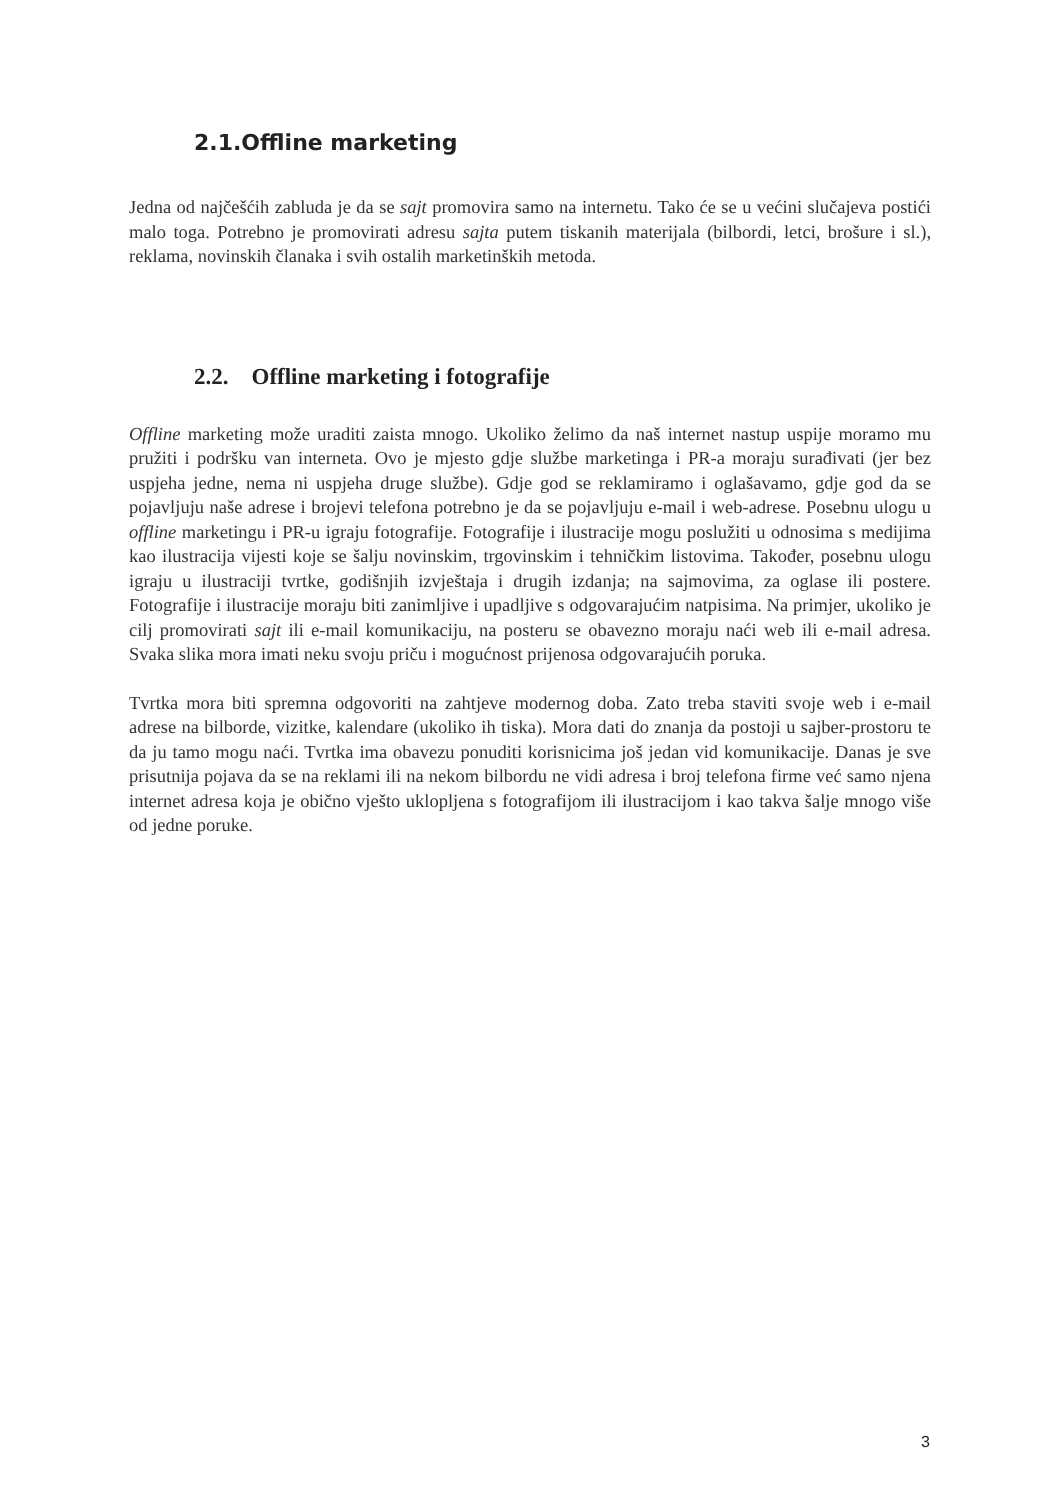2.1.Offline marketing
Jedna od najčešćih zabluda je da se sajt promovira samo na internetu. Tako će se u većini slučajeva postići malo toga. Potrebno je promovirati adresu sajta putem tiskanih materijala (bilbordi, letci, brošure i sl.), reklama, novinskih članaka i svih ostalih marketinških metoda.
2.2. Offline marketing i fotografije
Offline marketing može uraditi zaista mnogo. Ukoliko želimo da naš internet nastup uspije moramo mu pružiti i podršku van interneta. Ovo je mjesto gdje službe marketinga i PR-a moraju surađivati (jer bez uspjeha jedne, nema ni uspjeha druge službe). Gdje god se reklamiramo i oglašavamo, gdje god da se pojavljuju naše adrese i brojevi telefona potrebno je da se pojavljuju e-mail i web-adrese. Posebnu ulogu u offline marketingu i PR-u igraju fotografije. Fotografije i ilustracije mogu poslužiti u odnosima s medijima kao ilustracija vijesti koje se šalju novinskim, trgovinskim i tehničkim listovima. Također, posebnu ulogu igraju u ilustraciji tvrtke, godišnjih izvještaja i drugih izdanja; na sajmovima, za oglase ili postere. Fotografije i ilustracije moraju biti zanimljive i upadljive s odgovarajućim natpisima. Na primjer, ukoliko je cilj promovirati sajt ili e-mail komunikaciju, na posteru se obavezno moraju naći web ili e-mail adresa. Svaka slika mora imati neku svoju priču i mogućnost prijenosa odgovarajućih poruka.
Tvrtka mora biti spremna odgovoriti na zahtjeve modernog doba. Zato treba staviti svoje web i e-mail adrese na bilborde, vizitke, kalendare (ukoliko ih tiska). Mora dati do znanja da postoji u sajber-prostoru te da ju tamo mogu naći. Tvrtka ima obavezu ponuditi korisnicima još jedan vid komunikacije. Danas je sve prisutnija pojava da se na reklami ili na nekom bilbordu ne vidi adresa i broj telefona firme već samo njena internet adresa koja je obično vješto uklopljena s fotografijom ili ilustracijom i kao takva šalje mnogo više od jedne poruke.
3